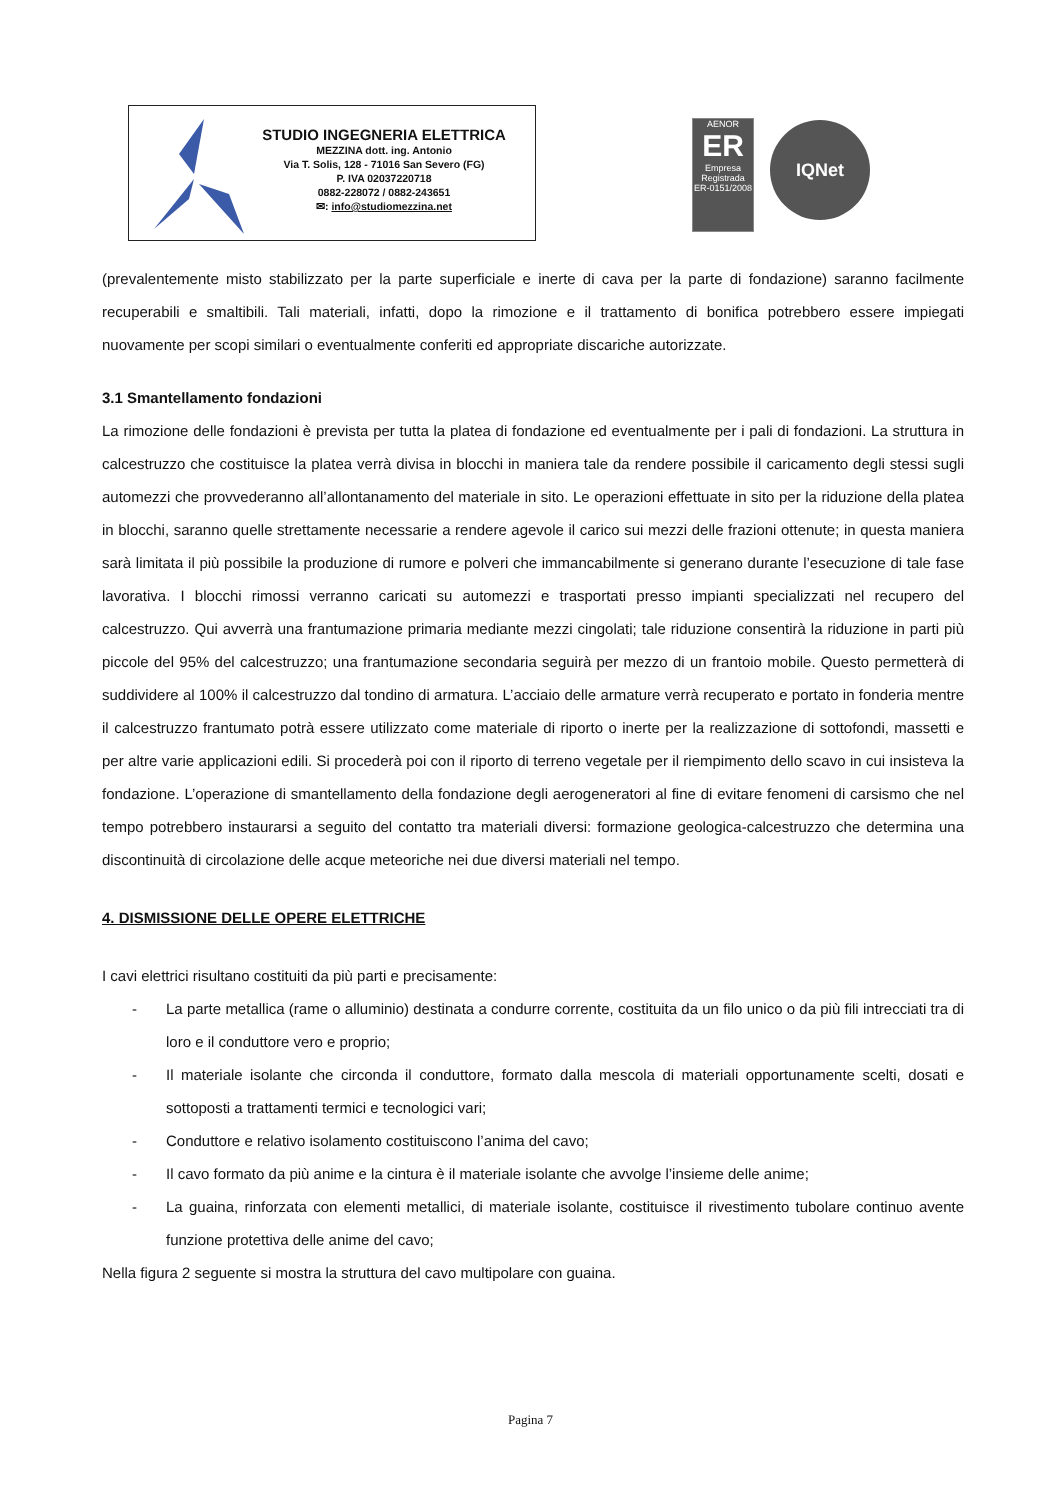STUDIO INGEGNERIA ELETTRICA
MEZZINA dott. ing. Antonio
Via T. Solis, 128 - 71016 San Severo (FG)
P. IVA 02037220718
0882-228072 / 0882-243651
✉: info@studiomezzina.net
AENOR
ER
Empresa Registrada
ER-0151/2008
IQNet
(prevalentemente misto stabilizzato per la parte superficiale e inerte di cava per la parte di fondazione) saranno facilmente recuperabili e smaltibili. Tali materiali, infatti, dopo la rimozione e il trattamento di bonifica potrebbero essere impiegati nuovamente per scopi similari o eventualmente conferiti ed appropriate discariche autorizzate.
3.1 Smantellamento fondazioni
La rimozione delle fondazioni è prevista per tutta la platea di fondazione ed eventualmente per i pali di fondazioni. La struttura in calcestruzzo che costituisce la platea verrà divisa in blocchi in maniera tale da rendere possibile il caricamento degli stessi sugli automezzi che provvederanno all’allontanamento del materiale in sito. Le operazioni effettuate in sito per la riduzione della platea in blocchi, saranno quelle strettamente necessarie a rendere agevole il carico sui mezzi delle frazioni ottenute; in questa maniera sarà limitata il più possibile la produzione di rumore e polveri che immancabilmente si generano durante l’esecuzione di tale fase lavorativa. I blocchi rimossi verranno caricati su automezzi e trasportati presso impianti specializzati nel recupero del calcestruzzo. Qui avverrà una frantumazione primaria mediante mezzi cingolati; tale riduzione consentirà la riduzione in parti più piccole del 95% del calcestruzzo; una frantumazione secondaria seguirà per mezzo di un frantoio mobile. Questo permetterà di suddividere al 100% il calcestruzzo dal tondino di armatura. L’acciaio delle armature verrà recuperato e portato in fonderia mentre il calcestruzzo frantumato potrà essere utilizzato come materiale di riporto o inerte per la realizzazione di sottofondi, massetti e per altre varie applicazioni edili. Si procederà poi con il riporto di terreno vegetale per il riempimento dello scavo in cui insisteva la fondazione. L’operazione di smantellamento della fondazione degli aerogeneratori al fine di evitare fenomeni di carsismo che nel tempo potrebbero instaurarsi a seguito del contatto tra materiali diversi: formazione geologica-calcestruzzo che determina una discontinuità di circolazione delle acque meteoriche nei due diversi materiali nel tempo.
4. DISMISSIONE DELLE OPERE ELETTRICHE
I cavi elettrici risultano costituiti da più parti e precisamente:
- La parte metallica (rame o alluminio) destinata a condurre corrente, costituita da un filo unico o da più fili intrecciati tra di loro e il conduttore vero e proprio;
- Il materiale isolante che circonda il conduttore, formato dalla mescola di materiali opportunamente scelti, dosati e sottoposti a trattamenti termici e tecnologici vari;
- Conduttore e relativo isolamento costituiscono l’anima del cavo;
- Il cavo formato da più anime e la cintura è il materiale isolante che avvolge l’insieme delle anime;
- La guaina, rinforzata con elementi metallici, di materiale isolante, costituisce il rivestimento tubolare continuo avente funzione protettiva delle anime del cavo;
Nella figura 2 seguente si mostra la struttura del cavo multipolare con guaina.
Pagina 7